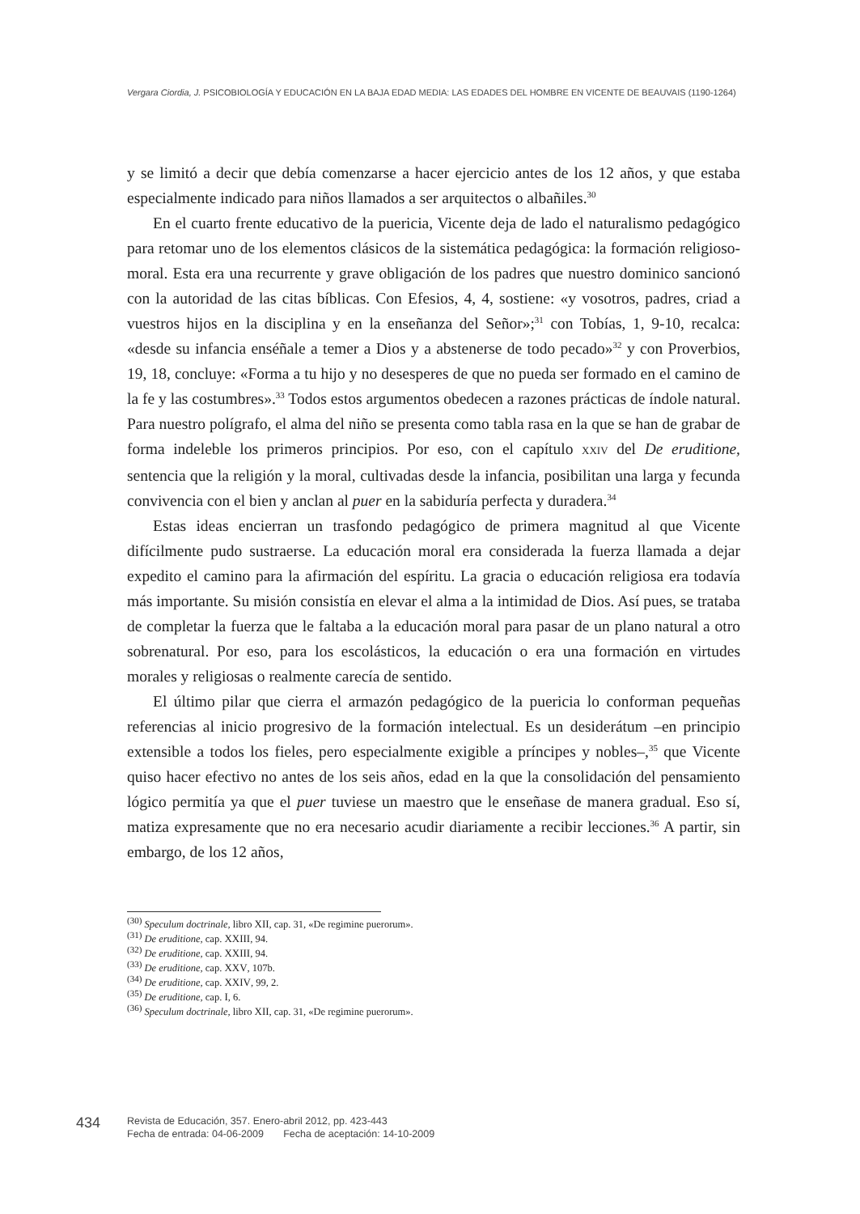Vergara Ciordia, J. PSICOBIOLOGÍA Y EDUCACIÓN EN LA BAJA EDAD MEDIA: LAS EDADES DEL HOMBRE EN VICENTE DE BEAUVAIS (1190-1264)
y se limitó a decir que debía comenzarse a hacer ejercicio antes de los 12 años, y que estaba especialmente indicado para niños llamados a ser arquitectos o albañiles.<sup>30</sup>
En el cuarto frente educativo de la puericia, Vicente deja de lado el naturalismo pedagógico para retomar uno de los elementos clásicos de la sistemática pedagógica: la formación religioso-moral. Esta era una recurrente y grave obligación de los padres que nuestro dominico sancionó con la autoridad de las citas bíblicas. Con Efesios, 4, 4, sostiene: «y vosotros, padres, criad a vuestros hijos en la disciplina y en la enseñanza del Señor»;<sup>31</sup> con Tobías, 1, 9-10, recalca: «desde su infancia enséñale a temer a Dios y a abstenerse de todo pecado»<sup>32</sup> y con Proverbios, 19, 18, concluye: «Forma a tu hijo y no desesperes de que no pueda ser formado en el camino de la fe y las costumbres».<sup>33</sup> Todos estos argumentos obedecen a razones prácticas de índole natural. Para nuestro polígrafo, el alma del niño se presenta como tabla rasa en la que se han de grabar de forma indeleble los primeros principios. Por eso, con el capítulo XXIV del De eruditione, sentencia que la religión y la moral, cultivadas desde la infancia, posibilitan una larga y fecunda convivencia con el bien y anclan al puer en la sabiduría perfecta y duradera.<sup>34</sup>
Estas ideas encierran un trasfondo pedagógico de primera magnitud al que Vicente difícilmente pudo sustraerse. La educación moral era considerada la fuerza llamada a dejar expedito el camino para la afirmación del espíritu. La gracia o educación religiosa era todavía más importante. Su misión consistía en elevar el alma a la intimidad de Dios. Así pues, se trataba de completar la fuerza que le faltaba a la educación moral para pasar de un plano natural a otro sobrenatural. Por eso, para los escolásticos, la educación o era una formación en virtudes morales y religiosas o realmente carecía de sentido.
El último pilar que cierra el armazón pedagógico de la puericia lo conforman pequeñas referencias al inicio progresivo de la formación intelectual. Es un desiderátum –en principio extensible a todos los fieles, pero especialmente exigible a príncipes y nobles–,<sup>35</sup> que Vicente quiso hacer efectivo no antes de los seis años, edad en la que la consolidación del pensamiento lógico permitía ya que el puer tuviese un maestro que le enseñase de manera gradual. Eso sí, matiza expresamente que no era necesario acudir diariamente a recibir lecciones.<sup>36</sup> A partir, sin embargo, de los 12 años,
<sup>(30)</sup> Speculum doctrinale, libro XII, cap. 31, «De regimine puerorum».
<sup>(31)</sup> De eruditione, cap. XXIII, 94.
<sup>(32)</sup> De eruditione, cap. XXIII, 94.
<sup>(33)</sup> De eruditione, cap. XXV, 107b.
<sup>(34)</sup> De eruditione, cap. XXIV, 99, 2.
<sup>(35)</sup> De eruditione, cap. I, 6.
<sup>(36)</sup> Speculum doctrinale, libro XII, cap. 31, «De regimine puerorum».
434
Revista de Educación, 357. Enero-abril 2012, pp. 423-443
Fecha de entrada: 04-06-2009 Fecha de aceptación: 14-10-2009